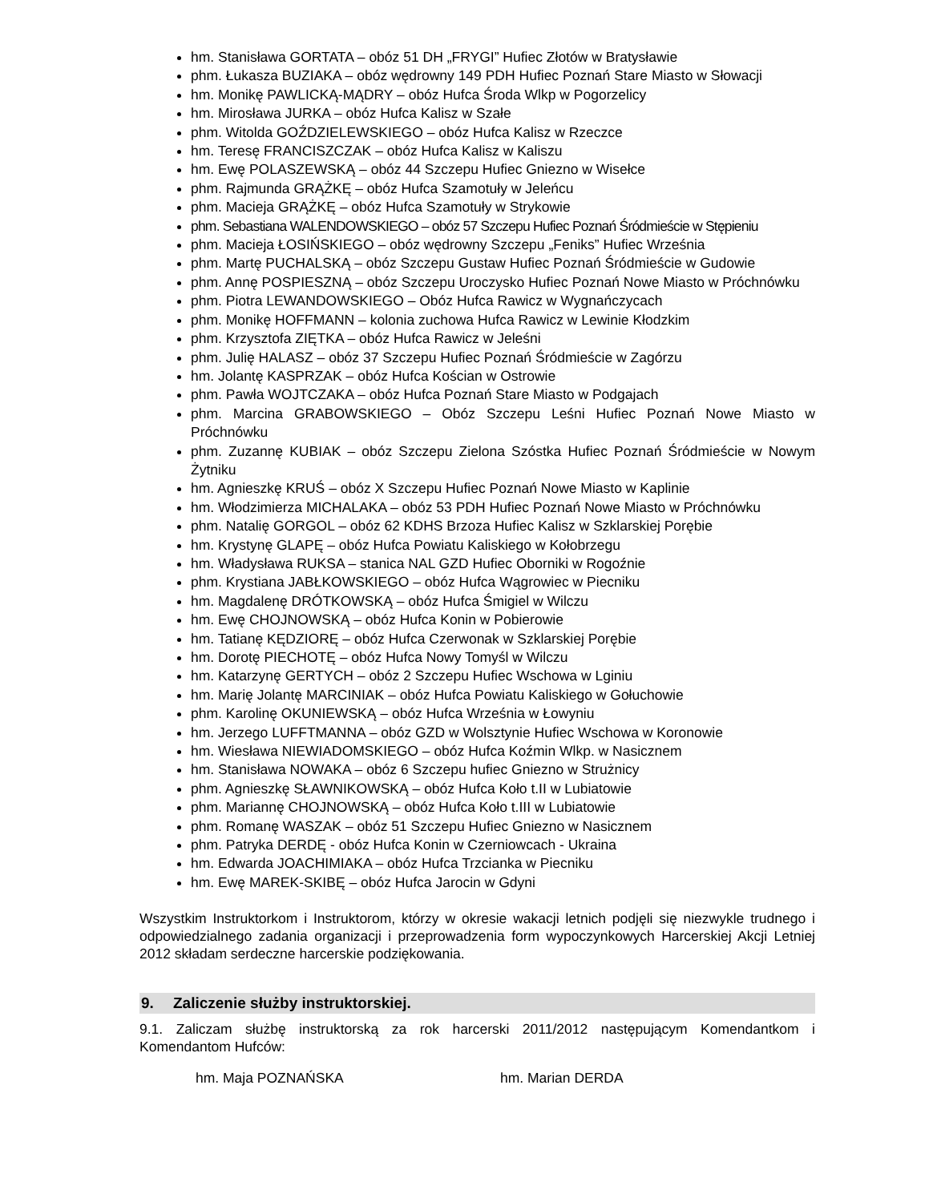hm. Stanisława GORTATA – obóz 51 DH „FRYGI” Hufiec Złotów w Bratysławie
phm. Łukasza BUZIAKA – obóz wędrowny 149 PDH Hufiec Poznań Stare Miasto w Słowacji
hm. Monikę PAWLICKĄ-MĄDRY – obóz Hufca Środa Wlkp w Pogorzelicy
hm. Mirosława JURKA – obóz Hufca Kalisz w Szałe
phm. Witolda GOŹDZIELEWSKIEGO – obóz Hufca Kalisz w Rzeczce
hm. Teresę FRANCISZCZAK – obóz Hufca Kalisz w Kaliszu
hm. Ewę POLASZEWSKĄ – obóz 44 Szczepu Hufiec Gniezno w Wisełce
phm. Rajmunda GRĄŻKĘ – obóz Hufca Szamotuły w Jeleńcu
phm. Macieja GRĄŻKĘ – obóz Hufca Szamotuły w Strykowie
phm. Sebastiana WALENDOWSKIEGO – obóz 57 Szczepu Hufiec Poznań Śródmieście w Stępieniu
phm. Macieja ŁOSIŃSKIEGO – obóz wędrowny Szczepu „Feniks” Hufiec Września
phm. Martę PUCHALSKĄ – obóz Szczepu Gustaw Hufiec Poznań Śródmieście w Gudowie
phm. Annę POSPIESZNĄ – obóz Szczepu Uroczysko Hufiec Poznań Nowe Miasto w Próchnówku
phm. Piotra LEWANDOWSKIEGO – Obóz Hufca Rawicz w Wygnańczycach
phm. Monikę HOFFMANN – kolonia zuchowa Hufca Rawicz w Lewinie Kłodzkim
phm. Krzysztofa ZIĘTKA – obóz Hufca Rawicz w Jeleśni
phm. Julię HALASZ – obóz 37 Szczepu Hufiec Poznań Śródmieście w Zagórzu
hm. Jolantę KASPRZAK – obóz Hufca Kościan w Ostrowie
phm. Pawła WOJTCZAKA – obóz Hufca Poznań Stare Miasto w Podgajach
phm. Marcina GRABOWSKIEGO – Obóz Szczepu Leśni Hufiec Poznań Nowe Miasto w Próchnówku
phm. Zuzannę KUBIAK – obóz Szczepu Zielona Szóstka Hufiec Poznań Śródmieście w Nowym Żytniku
hm. Agnieszkę KRUŚ – obóz X Szczepu Hufiec Poznań Nowe Miasto w Kaplinie
hm. Włodzimierza MICHALAKA – obóz 53 PDH Hufiec Poznań Nowe Miasto w Próchnówku
phm. Natalię GORGOL – obóz 62 KDHS Brzoza Hufiec Kalisz w Szklarskiej Porębie
hm. Krystynę GLAPĘ – obóz Hufca Powiatu Kaliskiego w Kołobrzegu
hm. Władysława RUKSA – stanica NAL GZD Hufiec Oborniki w Rogoźnie
phm. Krystiana JABŁKOWSKIEGO – obóz Hufca Wągrowiec w Piecniku
hm. Magdalenę DRÓTKOWSKĄ – obóz Hufca Śmigiel w Wilczu
hm. Ewę CHOJNOWSKĄ – obóz Hufca Konin w Pobierowie
hm. Tatianę KĘDZIORĘ – obóz Hufca Czerwonak w Szklarskiej Porębie
hm. Dorotę PIECHOTĘ – obóz Hufca Nowy Tomyśl w Wilczu
hm. Katarzynę GERTYCH – obóz 2 Szczepu Hufiec Wschowa w Lginiu
hm. Marię Jolantę MARCINIAK – obóz Hufca Powiatu Kaliskiego w Gołuchowie
phm. Karolinę OKUNIEWSKĄ – obóz Hufca Września w Łowyniu
hm. Jerzego LUFFTMANNA – obóz GZD w Wolsztynie Hufiec Wschowa w Koronowie
hm. Wiesława NIEWIADOMSKIEGO – obóz Hufca Koźmin Wlkp. w Nasicznem
hm. Stanisława NOWAKA – obóz 6 Szczepu hufiec Gniezno w Strużnicy
phm. Agnieszkę SŁAWNIKOWSKĄ – obóz Hufca Koło t.II w Lubiatowie
phm. Mariannę CHOJNOWSKĄ – obóz Hufca Koło t.III w Lubiatowie
phm. Romanę WASZAK – obóz 51 Szczepu Hufiec Gniezno w Nasicznem
phm. Patryka DERDĘ - obóz Hufca Konin w Czerniowcach - Ukraina
hm. Edwarda JOACHIMIAKA – obóz Hufca Trzcianka w Piecniku
hm. Ewę MAREK-SKIBĘ – obóz Hufca Jarocin w Gdyni
Wszystkim Instruktorkom i Instruktorom, którzy w okresie wakacji letnich podjęli się niezwykle trudnego i odpowiedzialnego zadania organizacji i przeprowadzenia form wypoczynkowych Harcerskiej Akcji Letniej 2012 składam serdeczne harcerskie podziękowania.
9. Zaliczenie służby instruktorskiej.
9.1. Zaliczam służbę instruktorską za rok harcerski 2011/2012 następującym Komendantkom i Komendantom Hufców:
hm. Maja POZNAŃSKA hm. Marian DERDA